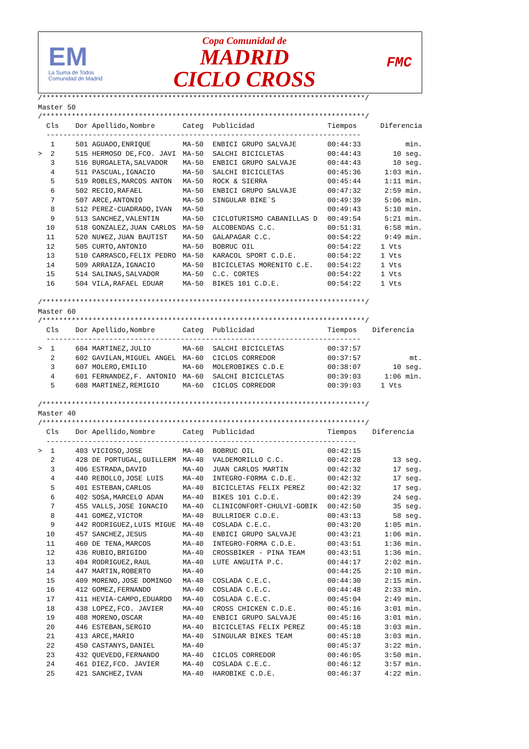EM
La Suma de Todos
Comunidad de Madrid
Copa Comunidad de
MADRID
CICLO CROSS
FMC
/*****************************************************************************/
Master 50
/*****************************************************************************/
| Cls | Dor Apellido,Nombre | Categ | Publicidad | Tiempos | Diferencia |
| --- | --- | --- | --- | --- | --- |
| --------------------------------------------------------------------------- | | | | | |
| 1 | 501 AGUADO,ENRIQUE | MA-50 | ENBICI GRUPO SALVAJE | 00:44:33 | min. |
| > 2 | 515 HERMOSO DE,FCO. JAVI | MA-50 | SALCHI BICICLETAS | 00:44:43 | 10 seg. |
| 3 | 516 BURGALETA,SALVADOR | MA-50 | ENBICI GRUPO SALVAJE | 00:44:43 | 10 seg. |
| 4 | 511 PASCUAL,IGNACIO | MA-50 | SALCHI BICICLETAS | 00:45:36 | 1:03 min. |
| 5 | 519 ROBLES,MARCOS ANTON | MA-50 | ROCK & SIERRA | 00:45:44 | 1:11 min. |
| 6 | 502 RECIO,RAFAEL | MA-50 | ENBICI GRUPO SALVAJE | 00:47:32 | 2:59 min. |
| 7 | 507 ARCE,ANTONIO | MA-50 | SINGULAR BIKE´S | 00:49:39 | 5:06 min. |
| 8 | 512 PEREZ-CUADRADO,IVAN | MA-50 | | 00:49:43 | 5:10 min. |
| 9 | 513 SANCHEZ,VALENTIN | MA-50 | CICLOTURISMO CABANILLAS D | 00:49:54 | 5:21 min. |
| 10 | 518 GONZALEZ,JUAN CARLOS | MA-50 | ALCOBENDAS C.C. | 00:51:31 | 6:58 min. |
| 11 | 520 NU¥EZ,JUAN BAUTIST | MA-50 | GALAPAGAR C.C. | 00:54:22 | 9:49 min. |
| 12 | 505 CURTO,ANTONIO | MA-50 | BOBRUC OIL | 00:54:22 | 1 Vts |
| 13 | 510 CARRASCO,FELIX PEDRO | MA-50 | KARACOL SPORT C.D.E. | 00:54:22 | 1 Vts |
| 14 | 509 ARRAIZA,IGNACIO | MA-50 | BICICLETAS MORENITO C.E. | 00:54:22 | 1 Vts |
| 15 | 514 SALINAS,SALVADOR | MA-50 | C.C. CORTES | 00:54:22 | 1 Vts |
| 16 | 504 VILA,RAFAEL EDUAR | MA-50 | BIKES 101 C.D.E. | 00:54:22 | 1 Vts |
/*****************************************************************************/
Master 60
/*****************************************************************************/
| Cls | Dor Apellido,Nombre | Categ | Publicidad | Tiempos | Diferencia |
| --- | --- | --- | --- | --- | --- |
| --------------------------------------------------------------------------- | | | | | |
| > 1 | 604 MARTINEZ,JULIO | MA-60 | SALCHI BICICLETAS | 00:37:57 | |
| 2 | 602 GAVILAN,MIGUEL ANGEL | MA-60 | CICLOS CORREDOR | 00:37:57 | mt. |
| 3 | 607 MOLERO,EMILIO | MA-60 | MOLEROBIKES C.D.E | 00:38:07 | 10 seg. |
| 4 | 601 FERNANDEZ,F. ANTONIO | MA-60 | SALCHI BICICLETAS | 00:39:03 | 1:06 min. |
| 5 | 608 MARTINEZ,REMIGIO | MA-60 | CICLOS CORREDOR | 00:39:03 | 1 Vts |
/*****************************************************************************/
Master 40
/*****************************************************************************/
| Cls | Dor Apellido,Nombre | Categ | Publicidad | Tiempos | Diferencia |
| --- | --- | --- | --- | --- | --- |
| -------------------------------------------------------------------------- | | | | | |
| > 1 | 403 VICIOSO,JOSE | MA-40 | BOBRUC OIL | 00:42:15 | |
| 2 | 428 DE PORTUGAL,GUILLERM | MA-40 | VALDEMORILLO C.C. | 00:42:28 | 13 seg. |
| 3 | 406 ESTRADA,DAVID | MA-40 | JUAN CARLOS MARTIN | 00:42:32 | 17 seg. |
| 4 | 440 REBOLLO,JOSE LUIS | MA-40 | INTEGRO-FORMA C.D.E. | 00:42:32 | 17 seg. |
| 5 | 401 ESTEBAN,CARLOS | MA-40 | BICICLETAS FELIX PEREZ | 00:42:32 | 17 seg. |
| 6 | 402 SOSA,MARCELO ADAN | MA-40 | BIKES 101 C.D.E. | 00:42:39 | 24 seg. |
| 7 | 455 VALLS,JOSE IGNACIO | MA-40 | CLINICONFORT-CHULVI-GOBIK | 00:42:50 | 35 seg. |
| 8 | 441 GOMEZ,VICTOR | MA-40 | BULLRIDER C.D.E. | 00:43:13 | 58 seg. |
| 9 | 442 RODRIGUEZ,LUIS MIGUE | MA-40 | COSLADA C.E.C. | 00:43:20 | 1:05 min. |
| 10 | 457 SANCHEZ,JESUS | MA-40 | ENBICI GRUPO SALVAJE | 00:43:21 | 1:06 min. |
| 11 | 460 DE TENA,MARCOS | MA-40 | INTEGRO-FORMA C.D.E. | 00:43:51 | 1:36 min. |
| 12 | 436 RUBIO,BRIGIDO | MA-40 | CROSSBIKER - PINA TEAM | 00:43:51 | 1:36 min. |
| 13 | 404 RODRIGUEZ,RAUL | MA-40 | LUTE ANGUITA P.C. | 00:44:17 | 2:02 min. |
| 14 | 447 MARTIN,ROBERTO | MA-40 | | 00:44:25 | 2:10 min. |
| 15 | 409 MORENO,JOSE DOMINGO | MA-40 | COSLADA C.E.C. | 00:44:30 | 2:15 min. |
| 16 | 412 GOMEZ,FERNANDO | MA-40 | COSLADA C.E.C. | 00:44:48 | 2:33 min. |
| 17 | 411 HEVIA-CAMPO,EDUARDO | MA-40 | COSLADA C.E.C. | 00:45:04 | 2:49 min. |
| 18 | 438 LOPEZ,FCO. JAVIER | MA-40 | CROSS CHICKEN C.D.E. | 00:45:16 | 3:01 min. |
| 19 | 408 MORENO,OSCAR | MA-40 | ENBICI GRUPO SALVAJE | 00:45:16 | 3:01 min. |
| 20 | 446 ESTEBAN,SERGIO | MA-40 | BICICLETAS FELIX PEREZ | 00:45:18 | 3:03 min. |
| 21 | 413 ARCE,MARIO | MA-40 | SINGULAR BIKES TEAM | 00:45:18 | 3:03 min. |
| 22 | 450 CASTANYS,DANIEL | MA-40 | | 00:45:37 | 3:22 min. |
| 23 | 432 QUEVEDO,FERNANDO | MA-40 | CICLOS CORREDOR | 00:46:05 | 3:50 min. |
| 24 | 461 DIEZ,FCO. JAVIER | MA-40 | COSLADA C.E.C. | 00:46:12 | 3:57 min. |
| 25 | 421 SANCHEZ,IVAN | MA-40 | HAROBIKE C.D.E. | 00:46:37 | 4:22 min. |